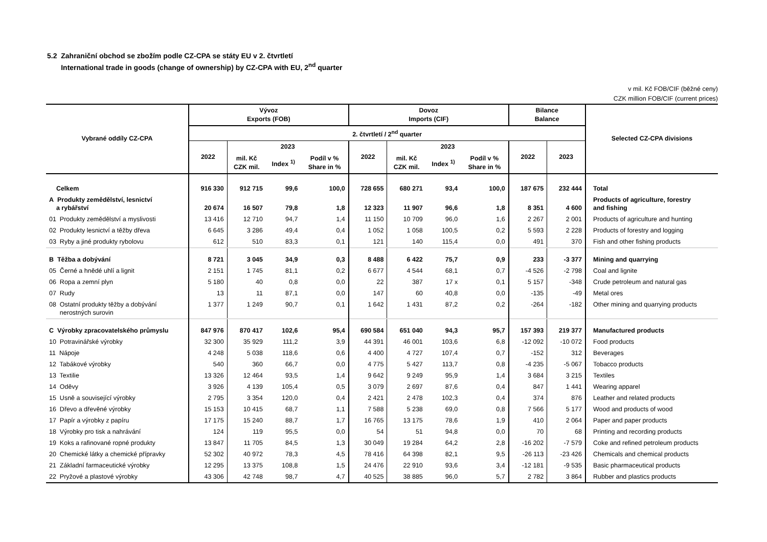5.2 Zahraniční obchod se zbožím podle CZ-CPA se státy EU v 2. čtvrtletí
International trade in goods (change of ownership) by CZ-CPA with EU, 2<sup>nd</sup> quarter
v mil. Kč FOB/CIF (běžné ceny)
CZK million FOB/CIF (current prices)
| Vybrané oddíly CZ-CPA | Vývoz Exports (FOB) | | | | Dovoz Imports (CIF) | | | | Bilance Balance | | Selected CZ-CPA divisions |
| --- | --- | --- | --- | --- | --- | --- | --- | --- | --- | --- | --- |
| | 2. čtvrtletí / 2<sup>nd</sup> quarter | | | | | | | | | | |
| | 2022 | 2023 | | | 2022 | 2023 | | | 2022 | 2023 | |
| | | mil. Kč CZK mil. | Index <sup>1)</sup> | Podíl v % Share in % | | mil. Kč CZK mil. | Index <sup>1)</sup> | Podíl v % Share in % | | | |
| Celkem | 916 330 | 912 715 | 99,6 | 100,0 | 728 655 | 680 271 | 93,4 | 100,0 | 187 675 | 232 444 | Total |
| A Produkty zemědělství, lesnictví a rybářství | 20 674 | 16 507 | 79,8 | 1,8 | 12 323 | 11 907 | 96,6 | 1,8 | 8 351 | 4 600 | Products of agriculture, forestry and fishing |
| 01 Produkty zemědělství a myslivosti | 13 416 | 12 710 | 94,7 | 1,4 | 11 150 | 10 709 | 96,0 | 1,6 | 2 267 | 2 001 | Products of agriculture and hunting |
| 02 Produkty lesnictví a těžby dřeva | 6 645 | 3 286 | 49,4 | 0,4 | 1 052 | 1 058 | 100,5 | 0,2 | 5 593 | 2 228 | Products of forestry and logging |
| 03 Ryby a jiné produkty rybolovu | 612 | 510 | 83,3 | 0,1 | 121 | 140 | 115,4 | 0,0 | 491 | 370 | Fish and other fishing products |
| B Těžba a dobývání | 8 721 | 3 045 | 34,9 | 0,3 | 8 488 | 6 422 | 75,7 | 0,9 | 233 | -3 377 | Mining and quarrying |
| 05 Černé a hnědé uhlí a lignit | 2 151 | 1 745 | 81,1 | 0,2 | 6 677 | 4 544 | 68,1 | 0,7 | -4 526 | -2 798 | Coal and lignite |
| 06 Ropa a zemní plyn | 5 180 | 40 | 0,8 | 0,0 | 22 | 387 | 17 x | 0,1 | 5 157 | -348 | Crude petroleum and natural gas |
| 07 Rudy | 13 | 11 | 87,1 | 0,0 | 147 | 60 | 40,8 | 0,0 | -135 | -49 | Metal ores |
| 08 Ostatní produkty těžby a dobývání nerostných surovin | 1 377 | 1 249 | 90,7 | 0,1 | 1 642 | 1 431 | 87,2 | 0,2 | -264 | -182 | Other mining and quarrying products |
| C Výrobky zpracovatelského průmyslu | 847 976 | 870 417 | 102,6 | 95,4 | 690 584 | 651 040 | 94,3 | 95,7 | 157 393 | 219 377 | Manufactured products |
| 10 Potravinářské výrobky | 32 300 | 35 929 | 111,2 | 3,9 | 44 391 | 46 001 | 103,6 | 6,8 | -12 092 | -10 072 | Food products |
| 11 Nápoje | 4 248 | 5 038 | 118,6 | 0,6 | 4 400 | 4 727 | 107,4 | 0,7 | -152 | 312 | Beverages |
| 12 Tabákové výrobky | 540 | 360 | 66,7 | 0,0 | 4 775 | 5 427 | 113,7 | 0,8 | -4 235 | -5 067 | Tobacco products |
| 13 Textilie | 13 326 | 12 464 | 93,5 | 1,4 | 9 642 | 9 249 | 95,9 | 1,4 | 3 684 | 3 215 | Textiles |
| 14 Oděvy | 3 926 | 4 139 | 105,4 | 0,5 | 3 079 | 2 697 | 87,6 | 0,4 | 847 | 1 441 | Wearing apparel |
| 15 Usně a související výrobky | 2 795 | 3 354 | 120,0 | 0,4 | 2 421 | 2 478 | 102,3 | 0,4 | 374 | 876 | Leather and related products |
| 16 Dřevo a dřevěné výrobky | 15 153 | 10 415 | 68,7 | 1,1 | 7 588 | 5 238 | 69,0 | 0,8 | 7 566 | 5 177 | Wood and products of wood |
| 17 Papír a výrobky z papíru | 17 175 | 15 240 | 88,7 | 1,7 | 16 765 | 13 175 | 78,6 | 1,9 | 410 | 2 064 | Paper and paper products |
| 18 Výrobky pro tisk a nahrávání | 124 | 119 | 95,5 | 0,0 | 54 | 51 | 94,8 | 0,0 | 70 | 68 | Printing and recording products |
| 19 Koks a rafinované ropné produkty | 13 847 | 11 705 | 84,5 | 1,3 | 30 049 | 19 284 | 64,2 | 2,8 | -16 202 | -7 579 | Coke and refined petroleum products |
| 20 Chemické látky a chemické přípravky | 52 302 | 40 972 | 78,3 | 4,5 | 78 416 | 64 398 | 82,1 | 9,5 | -26 113 | -23 426 | Chemicals and chemical products |
| 21 Základní farmaceutické výrobky | 12 295 | 13 375 | 108,8 | 1,5 | 24 476 | 22 910 | 93,6 | 3,4 | -12 181 | -9 535 | Basic pharmaceutical products |
| 22 Pryžové a plastové výrobky | 43 306 | 42 748 | 98,7 | 4,7 | 40 525 | 38 885 | 96,0 | 5,7 | 2 782 | 3 864 | Rubber and plastics products |